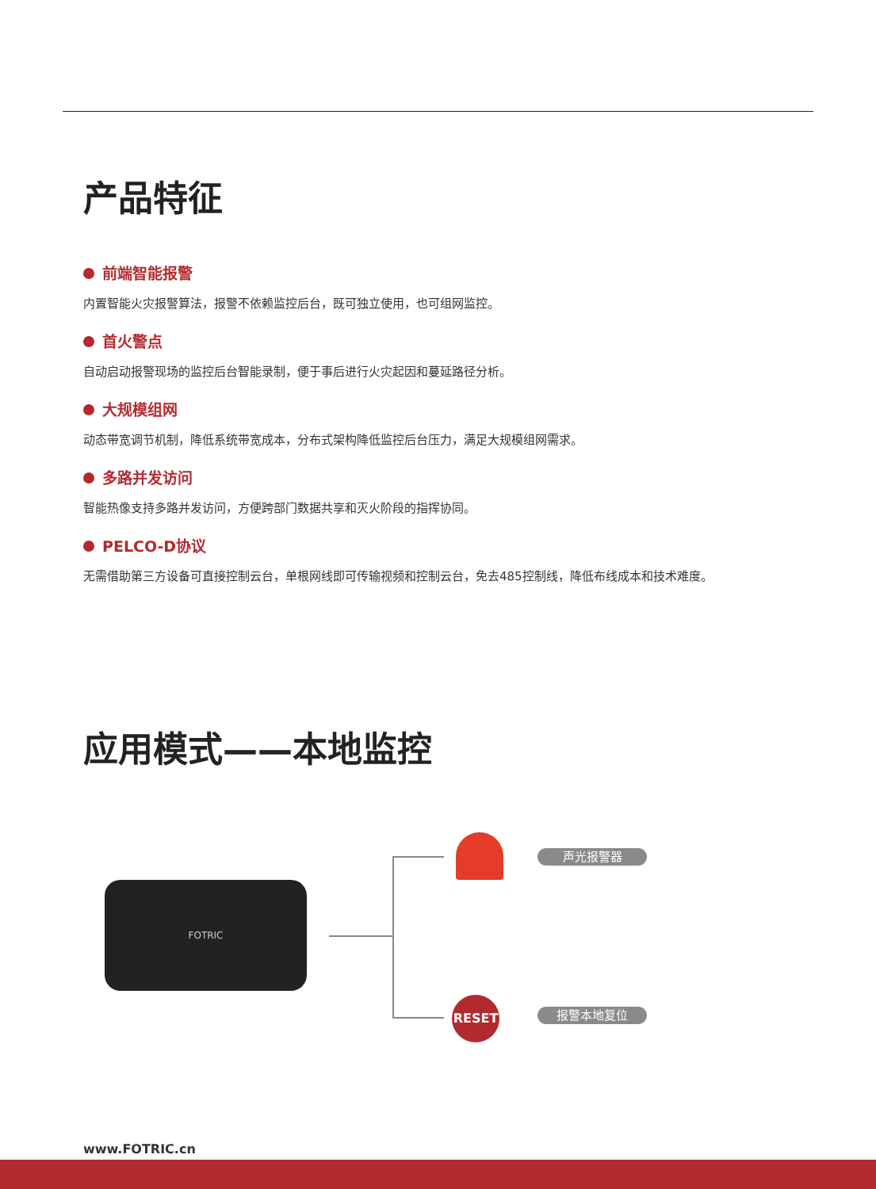产品特征
前端智能报警
内置智能火灾报警算法，报警不依赖监控后台，既可独立使用，也可组网监控。
首火警点
自动启动报警现场的监控后台智能录制，便于事后进行火灾起因和蔓延路径分析。
大规模组网
动态带宽调节机制，降低系统带宽成本，分布式架构降低监控后台压力，满足大规模组网需求。
多路并发访问
智能热像支持多路并发访问，方便跨部门数据共享和灭火阶段的指挥协同。
PELCO-D协议
无需借助第三方设备可直接控制云台，单根网线即可传输视频和控制云台，免去485控制线，降低布线成本和技术难度。
应用模式——本地监控
FOTRIC
RESET
声光报警器
报警本地复位
www.FOTRIC.cn